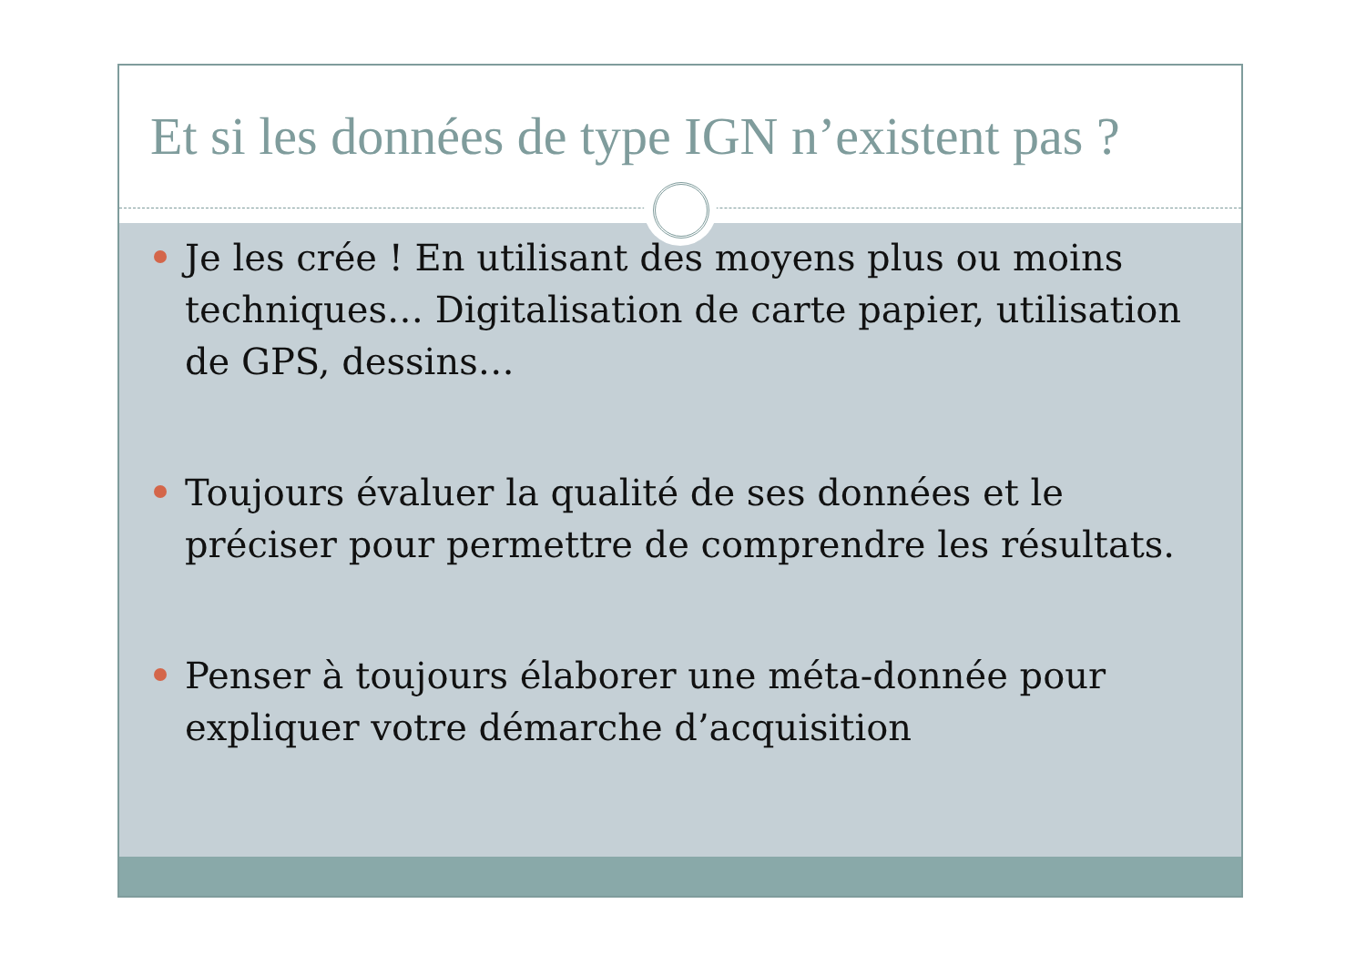Et si les données de type IGN n’existent pas ?
Je les crée ! En utilisant des moyens plus ou moins techniques… Digitalisation de carte papier, utilisation de GPS, dessins…
Toujours évaluer la qualité de ses données et le préciser pour permettre de comprendre les résultats.
Penser à toujours élaborer une méta-donnée pour expliquer votre démarche d’acquisition